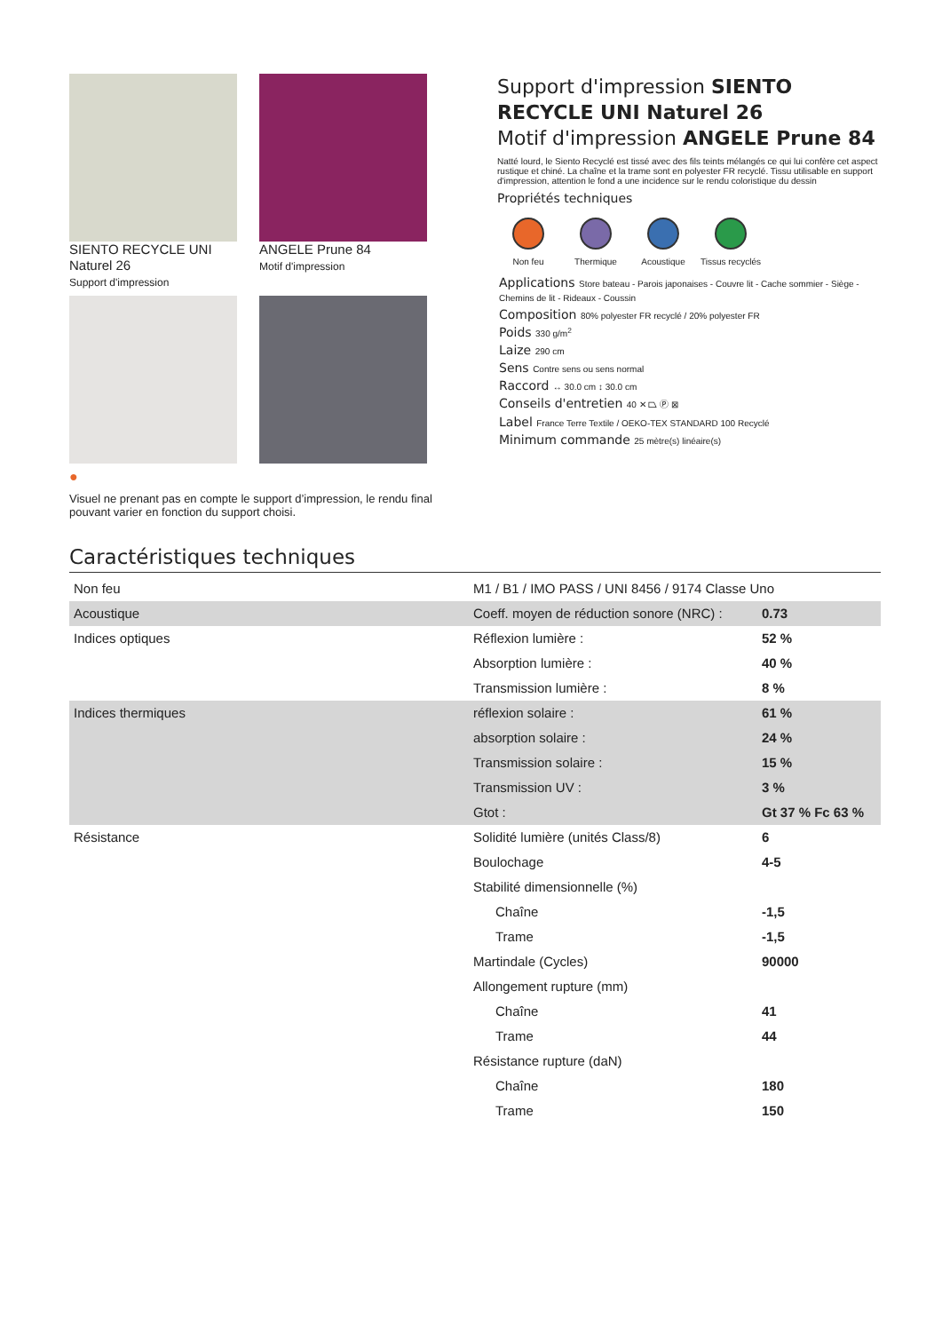SIENTO RECYCLE UNI Naturel 26
Support d'impression
ANGELE Prune 84
Motif d'impression
●
Visuel ne prenant pas en compte le support d’impression, le rendu final pouvant varier en fonction du support choisi.
Support d'impression SIENTO RECYCLE UNI Naturel 26
Motif d'impression ANGELE Prune 84
Natté lourd, le Siento Recyclé est tissé avec des fils teints mélangés ce qui lui confère cet aspect rustique et chiné. La chaîne et la trame sont en polyester FR recyclé. Tissu utilisable en support d'impression, attention le fond a une incidence sur le rendu coloristique du dessin
Propriétés techniques
Non feu Thermique Acoustique Tissus recyclés
Applications Store bateau - Parois japonaises - Couvre lit - Cache sommier - Siège - Chemins de lit - Rideaux - Coussin
Composition 80% polyester FR recyclé / 20% polyester FR
Poids 330 g/m<sup>2</sup>
Laize 290 cm
Sens Contre sens ou sens normal
Raccord ↔ 30.0 cm ↕ 30.0 cm
Conseils d'entretien 40 ✕ ⏢ Ⓟ ⊠
Label France Terre Textile / OEKO-TEX STANDARD 100 Recyclé
Minimum commande 25 mètre(s) linéaire(s)
Caractéristiques techniques
| Non feu | M1 / B1 / IMO PASS / UNI 8456 / 9174 Classe Uno | |
| Acoustique | Coeff. moyen de réduction sonore (NRC) : | 0.73 |
| Indices optiques | Réflexion lumière : | 52 % |
| | Absorption lumière : | 40 % |
| | Transmission lumière : | 8 % |
| Indices thermiques | réflexion solaire : | 61 % |
| | absorption solaire : | 24 % |
| | Transmission solaire : | 15 % |
| | Transmission UV : | 3 % |
| | Gtot : | Gt 37 % Fc 63 % |
| Résistance | Solidité lumière (unités Class/8) | 6 |
| | Boulochage | 4-5 |
| | Stabilité dimensionnelle (%) | |
| | Chaîne | -1,5 |
| | Trame | -1,5 |
| | Martindale (Cycles) | 90000 |
| | Allongement rupture (mm) | |
| | Chaîne | 41 |
| | Trame | 44 |
| | Résistance rupture (daN) | |
| | Chaîne | 180 |
| | Trame | 150 |